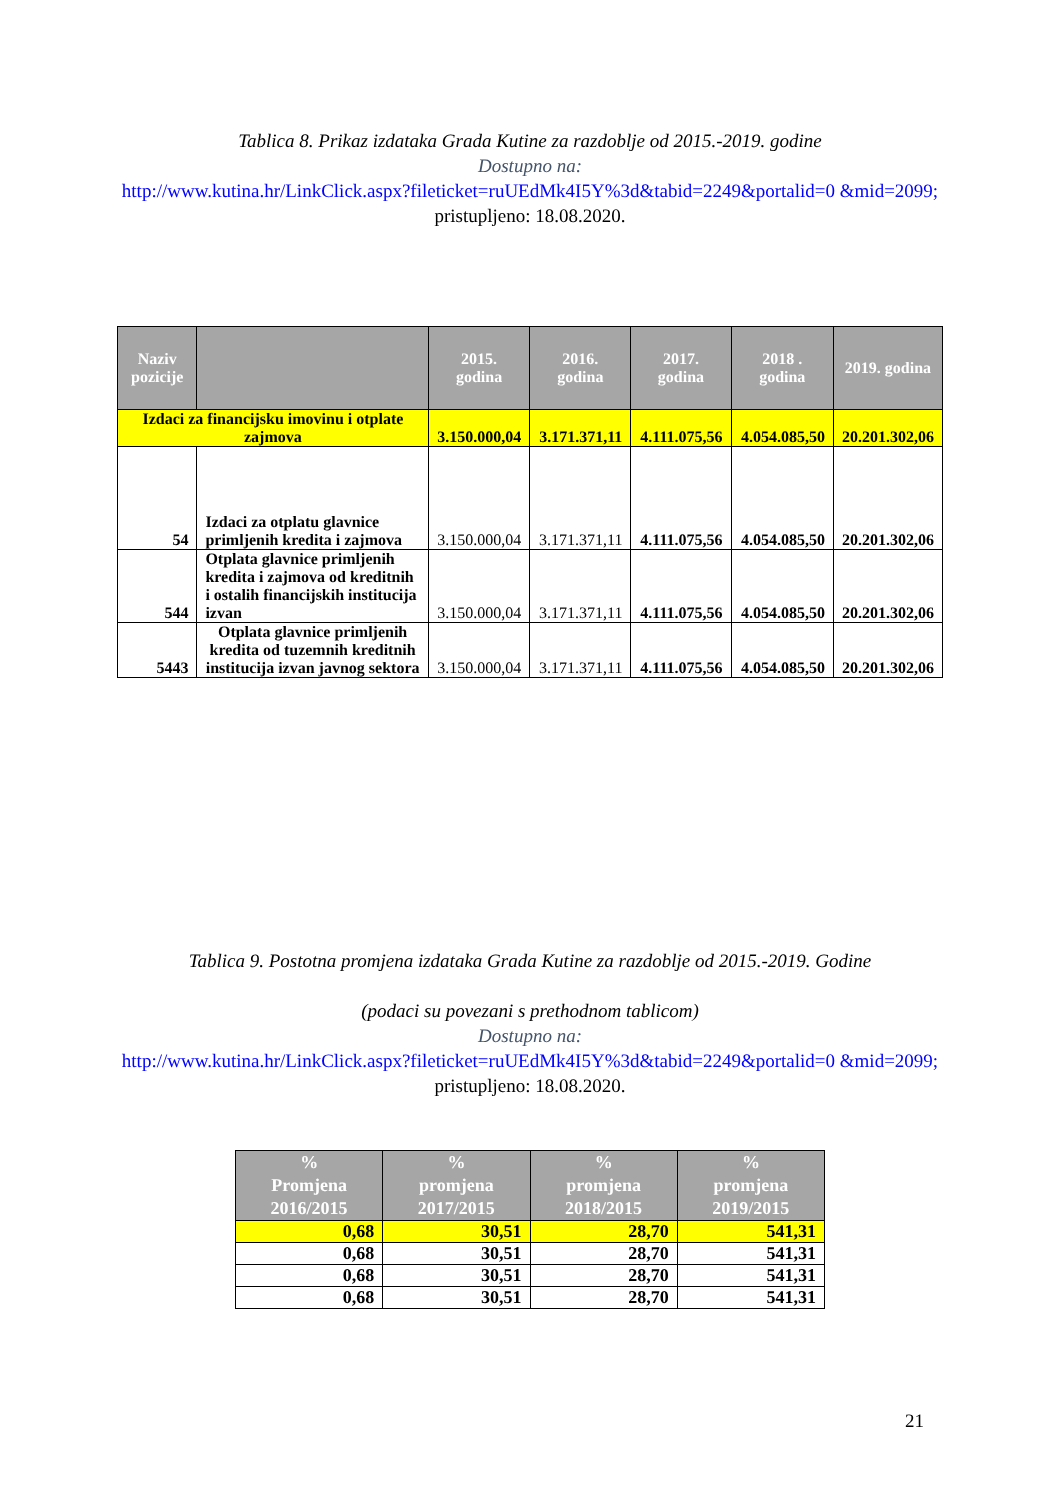Tablica 8. Prikaz izdataka Grada Kutine za razdoblje od 2015.-2019. godine
Dostupno na:
http://www.kutina.hr/LinkClick.aspx?fileticket=ruUEdMk4I5Y%3d&tabid=2249&portalid=0 &mid=2099; pristupljeno: 18.08.2020.
| Naziv pozicije | | 2015. godina | 2016. godina | 2017. godina | 2018 . godina | 2019. godina |
| --- | --- | --- | --- | --- | --- | --- |
| Izdaci za financijsku imovinu i otplate zajmova | | 3.150.000,04 | 3.171.371,11 | 4.111.075,56 | 4.054.085,50 | 20.201.302,06 |
| 54 | Izdaci za otplatu glavnice primljenih kredita i zajmova | 3.150.000,04 | 3.171.371,11 | 4.111.075,56 | 4.054.085,50 | 20.201.302,06 |
| 544 | Otplata glavnice primljenih kredita i zajmova od kreditnih i ostalih financijskih institucija izvan | 3.150.000,04 | 3.171.371,11 | 4.111.075,56 | 4.054.085,50 | 20.201.302,06 |
| 5443 | Otplata glavnice primljenih kredita od tuzemnih kreditnih institucija izvan javnog sektora | 3.150.000,04 | 3.171.371,11 | 4.111.075,56 | 4.054.085,50 | 20.201.302,06 |
Tablica 9. Postotna promjena izdataka Grada Kutine za razdoblje od 2015.-2019. Godine
(podaci su povezani s prethodnom tablicom)
Dostupno na:
http://www.kutina.hr/LinkClick.aspx?fileticket=ruUEdMk4I5Y%3d&tabid=2249&portalid=0 &mid=2099; pristupljeno: 18.08.2020.
| % Promjena 2016/2015 | % promjena 2017/2015 | % promjena 2018/2015 | % promjena 2019/2015 |
| --- | --- | --- | --- |
| 0,68 | 30,51 | 28,70 | 541,31 |
| 0,68 | 30,51 | 28,70 | 541,31 |
| 0,68 | 30,51 | 28,70 | 541,31 |
| 0,68 | 30,51 | 28,70 | 541,31 |
21